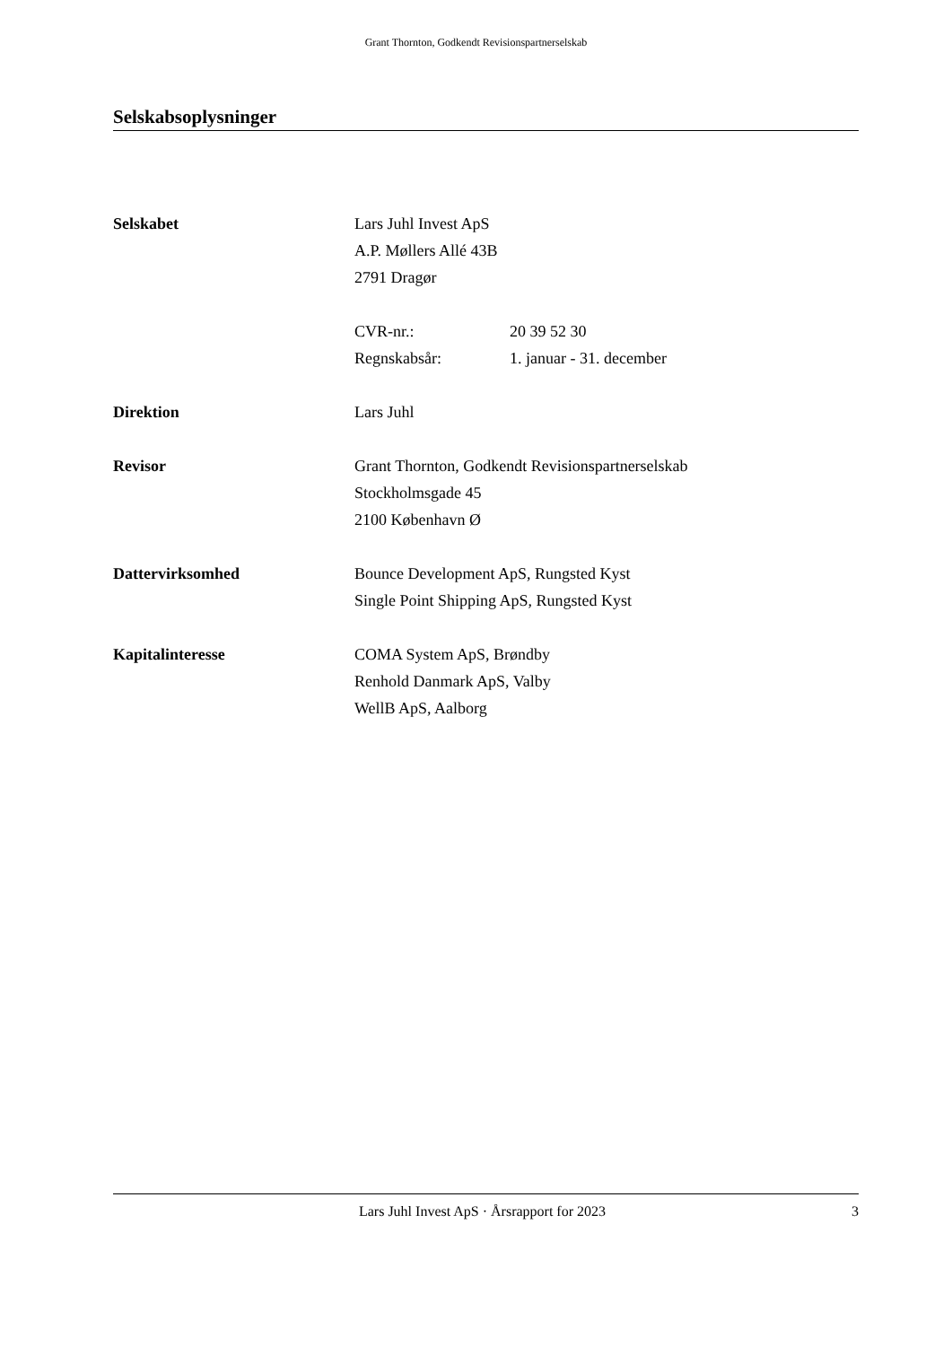Grant Thornton, Godkendt Revisionspartnerselskab
Selskabsoplysninger
Selskabet
Lars Juhl Invest ApS
A.P. Møllers Allé 43B
2791 Dragør
CVR-nr.: 20 39 52 30
Regnskabsår: 1. januar - 31. december
Direktion
Lars Juhl
Revisor
Grant Thornton, Godkendt Revisionspartnerselskab
Stockholmsgade 45
2100 København Ø
Dattervirksomhed
Bounce Development ApS, Rungsted Kyst
Single Point Shipping ApS, Rungsted Kyst
Kapitalinteresse
COMA System ApS, Brøndby
Renhold Danmark ApS, Valby
WellB ApS, Aalborg
Lars Juhl Invest ApS · Årsrapport for 2023 3